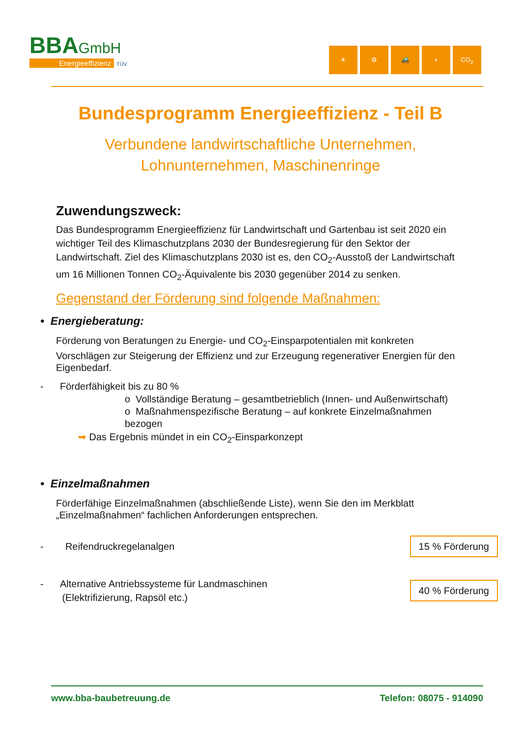BBA GmbH
Energieeffizienz TÜV
☀ ⚙ 🚜 ◗ CO<sub>2</sub>
Bundesprogramm Energieeffizienz - Teil B
Verbundene landwirtschaftliche Unternehmen,
Lohnunternehmen, Maschinenringe
Zuwendungszweck:
Das Bundesprogramm Energieeffizienz für Landwirtschaft und Gartenbau ist seit 2020 ein wichtiger Teil des Klimaschutzplans 2030 der Bundesregierung für den Sektor der Landwirtschaft. Ziel des Klimaschutzplans 2030 ist es, den CO<sub>2</sub>-Ausstoß der Landwirtschaft um 16 Millionen Tonnen CO<sub>2</sub>-Äquivalente bis 2030 gegenüber 2014 zu senken.
Gegenstand der Förderung sind folgende Maßnahmen:
• Energieberatung:
Förderung von Beratungen zu Energie- und CO<sub>2</sub>-Einsparpotentialen mit konkreten Vorschlägen zur Steigerung der Effizienz und zur Erzeugung regenerativer Energien für den Eigenbedarf.
- Förderfähigkeit bis zu 80 %
o Vollständige Beratung – gesamtbetrieblich (Innen- und Außenwirtschaft)
o Maßnahmenspezifische Beratung – auf konkrete Einzelmaßnahmen bezogen
➡ Das Ergebnis mündet in ein CO<sub>2</sub>-Einsparkonzept
• Einzelmaßnahmen
Förderfähige Einzelmaßnahmen (abschließende Liste), wenn Sie den im Merkblatt „Einzelmaßnahmen“ fachlichen Anforderungen entsprechen.
- Reifendruckregelanalgen 15 % Förderung
- Alternative Antriebssysteme für Landmaschinen
(Elektrifizierung, Rapsöl etc.) 40 % Förderung
www.bba-baubetreuung.de Telefon: 08075 - 914090